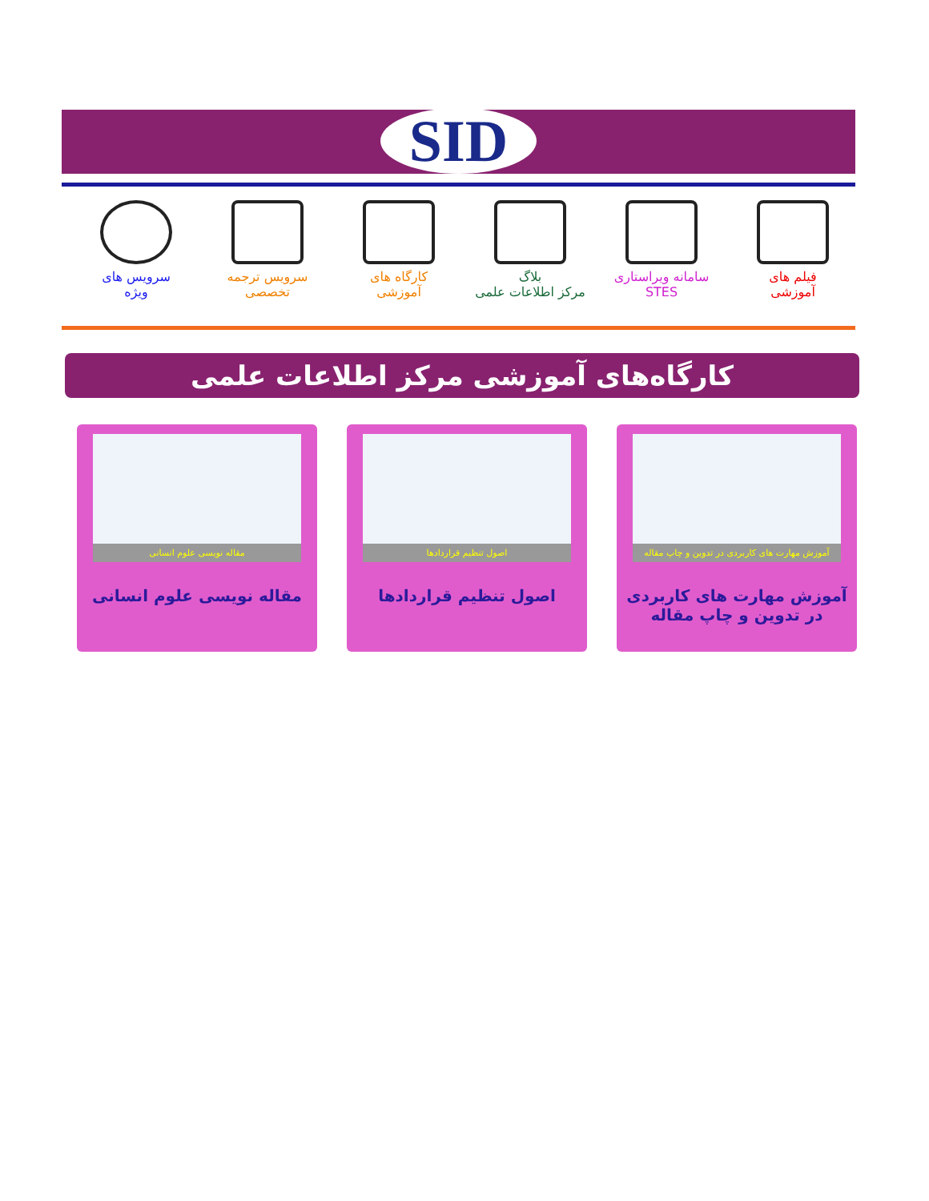SID
فیلم های
آموزشی
سامانه ویراستاری
STES
بلاگ
مرکز اطلاعات علمی
کارگاه های
آموزشی
سرویس ترجمه
تخصصی
سرویس های
ویژه
کارگاه‌های آموزشی مرکز اطلاعات علمی
آموزش مهارت های کاربردی در تدوین و چاپ مقاله
آموزش مهارت های کاربردی
در تدوین و چاپ مقاله
اصول تنظیم قراردادها
اصول تنظیم قراردادها
مقاله نویسی علوم انسانی
مقاله نویسی علوم انسانی